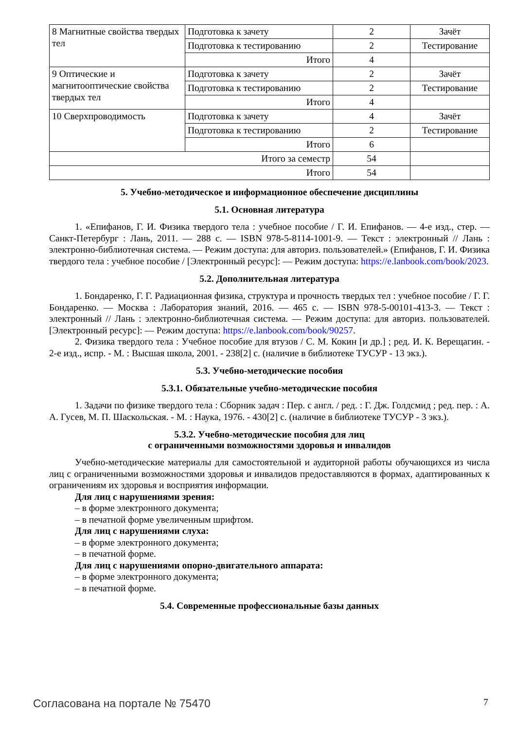| 8 Магнитные свойства твердых тел | Подготовка к зачету | 2 | Зачёт |
| | Подготовка к тестированию | 2 | Тестирование |
| | Итого | 4 | |
| 9 Оптические и магнитооптические свойства твердых тел | Подготовка к зачету | 2 | Зачёт |
| | Подготовка к тестированию | 2 | Тестирование |
| | Итого | 4 | |
| 10 Сверхпроводимость | Подготовка к зачету | 4 | Зачёт |
| | Подготовка к тестированию | 2 | Тестирование |
| | Итого | 6 | |
| Итого за семестр | | 54 | |
| Итого | | 54 | |
5. Учебно-методическое и информационное обеспечение дисциплины
5.1. Основная литература
1. «Епифанов, Г. И. Физика твердого тела : учебное пособие / Г. И. Епифанов. — 4-е изд., стер. — Санкт-Петербург : Лань, 2011. — 288 с. — ISBN 978-5-8114-1001-9. — Текст : электронный // Лань : электронно-библиотечная система. — Режим доступа: для авториз. пользователей.» (Епифанов, Г. И. Физика твердого тела : учебное пособие / [Электронный ресурс]: — Режим доступа: https://e.lanbook.com/book/2023.
5.2. Дополнительная литература
1. Бондаренко, Г. Г. Радиационная физика, структура и прочность твердых тел : учебное пособие / Г. Г. Бондаренко. — Москва : Лаборатория знаний, 2016. — 465 с. — ISBN 978-5-00101-413-3. — Текст : электронный // Лань : электронно-библиотечная система. — Режим доступа: для авториз. пользователей. [Электронный ресурс]: — Режим доступа: https://e.lanbook.com/book/90257.
2. Физика твердого тела : Учебное пособие для втузов / С. М. Кокин [и др.] ; ред. И. К. Верещагин. - 2-е изд., испр. - М. : Высшая школа, 2001. - 238[2] с. (наличие в библиотеке ТУСУР - 13 экз.).
5.3. Учебно-методические пособия
5.3.1. Обязательные учебно-методические пособия
1. Задачи по физике твердого тела : Сборник задач : Пер. с англ. / ред. : Г. Дж. Голдсмид ; ред. пер. : А. А. Гусев, М. П. Шаскольская. - М. : Наука, 1976. - 430[2] с. (наличие в библиотеке ТУСУР - 3 экз.).
5.3.2. Учебно-методические пособия для лиц
с ограниченными возможностями здоровья и инвалидов
Учебно-методические материалы для самостоятельной и аудиторной работы обучающихся из числа лиц с ограниченными возможностями здоровья и инвалидов предоставляются в формах, адаптированных к ограничениям их здоровья и восприятия информации.
Для лиц с нарушениями зрения:
– в форме электронного документа;
– в печатной форме увеличенным шрифтом.
Для лиц с нарушениями слуха:
– в форме электронного документа;
– в печатной форме.
Для лиц с нарушениями опорно-двигательного аппарата:
– в форме электронного документа;
– в печатной форме.
5.4. Современные профессиональные базы данных
Согласована на портале № 75470 7